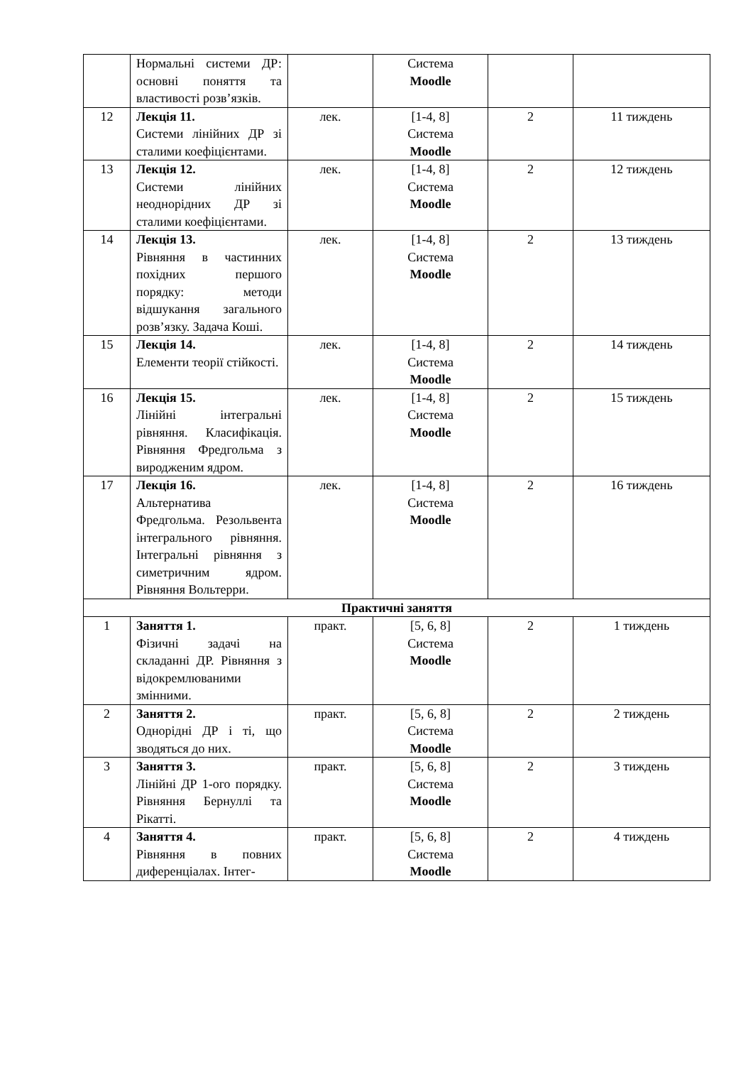| | Нормальні системи ДР: основні поняття та властивості розв’язків. | | Система Moodle | | |
| 12 | Лекція 11. Системи лінійних ДР зі сталими коефіцієнтами. | лек. | [1-4, 8] Система Moodle | 2 | 11 тиждень |
| 13 | Лекція 12. Системи лінійних неоднорідних ДР зі сталими коефіцієнтами. | лек. | [1-4, 8] Система Moodle | 2 | 12 тиждень |
| 14 | Лекція 13. Рівняння в частинних похідних першого порядку: методи відшукання загального розв’язку. Задача Коші. | лек. | [1-4, 8] Система Moodle | 2 | 13 тиждень |
| 15 | Лекція 14. Елементи теорії стійкості. | лек. | [1-4, 8] Система Moodle | 2 | 14 тиждень |
| 16 | Лекція 15. Лінійні інтегральні рівняння. Класифікація. Рівняння Фредгольма з виродженим ядром. | лек. | [1-4, 8] Система Moodle | 2 | 15 тиждень |
| 17 | Лекція 16. Альтернатива Фредгольма. Резольвента інтегрального рівняння. Інтегральні рівняння з симетричним ядром. Рівняння Вольтерри. | лек. | [1-4, 8] Система Moodle | 2 | 16 тиждень |
| Практичні заняття | | | | | |
| 1 | Заняття 1. Фізичні задачі на складанні ДР. Рівняння з відокремлюваними змінними. | практ. | [5, 6, 8] Система Moodle | 2 | 1 тиждень |
| 2 | Заняття 2. Однорідні ДР і ті, що зводяться до них. | практ. | [5, 6, 8] Система Moodle | 2 | 2 тиждень |
| 3 | Заняття 3. Лінійні ДР 1-ого порядку. Рівняння Бернуллі та Рікатті. | практ. | [5, 6, 8] Система Moodle | 2 | 3 тиждень |
| 4 | Заняття 4. Рівняння в повних диференціалах. Інтег- | практ. | [5, 6, 8] Система Moodle | 2 | 4 тиждень |